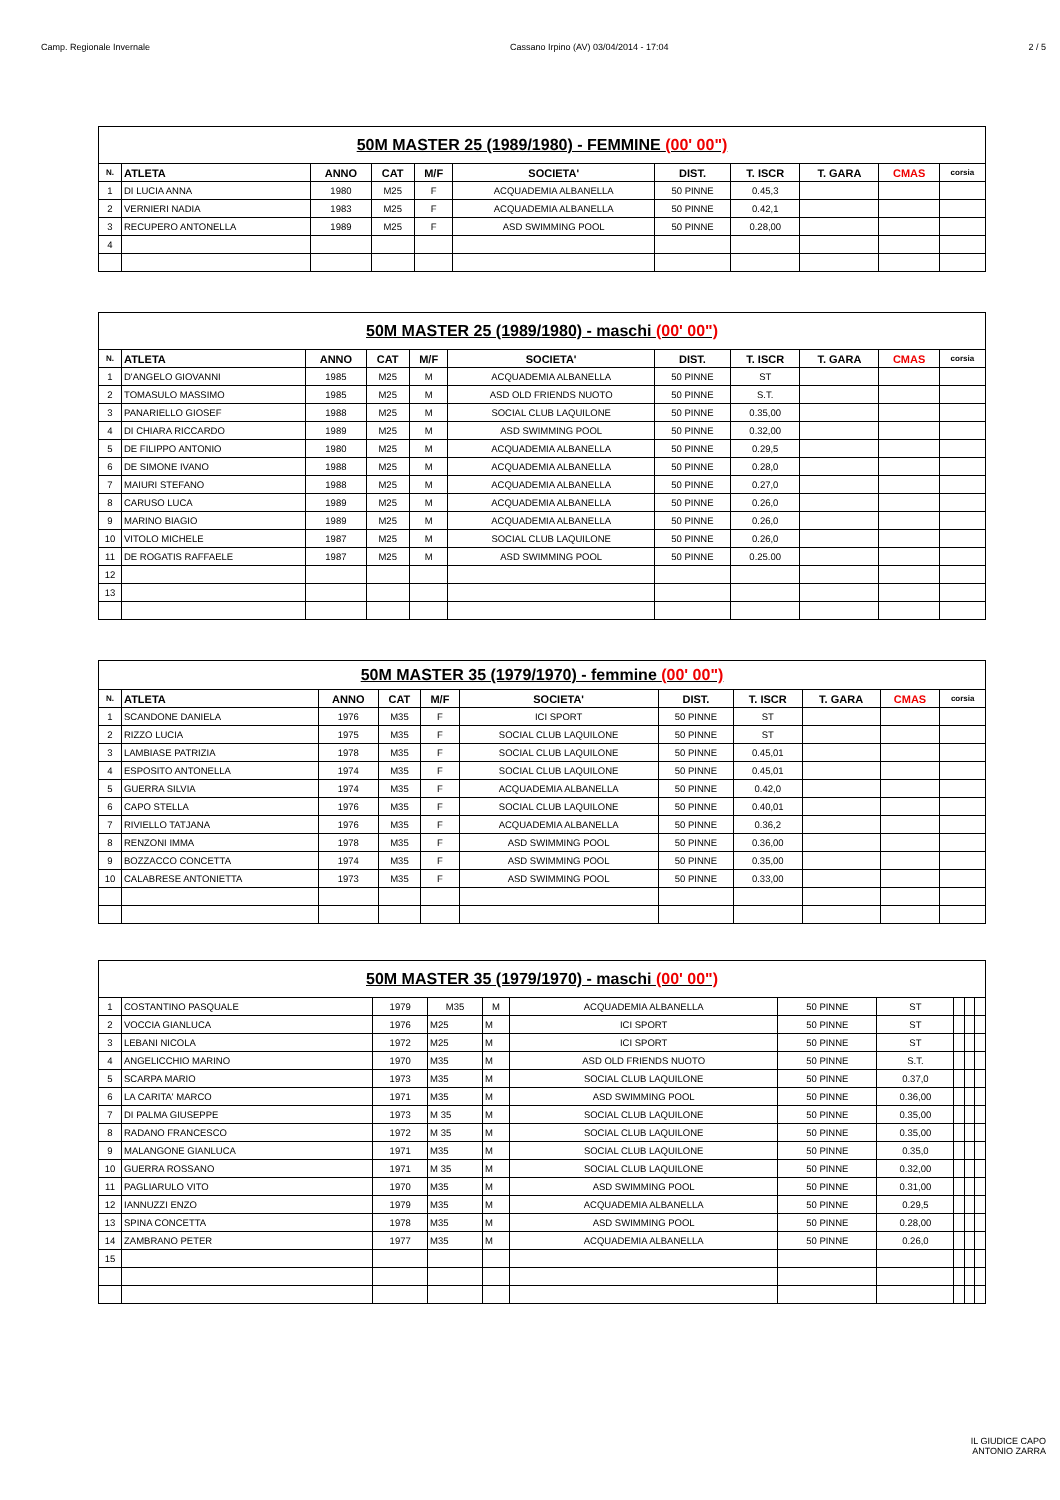Camp. Regionale Invernale Cassano Irpino (AV) 03/04/2014 - 17:04 2 / 5
| 50M MASTER 25 (1989/1980) - FEMMINE (00' 00") | | | | | | | | | | |
| N. | ATLETA | ANNO | CAT | M/F | SOCIETA' | DIST. | T. ISCR | T. GARA | CMAS | corsia |
| 1 | DI LUCIA ANNA | 1980 | M25 | F | ACQUADEMIA ALBANELLA | 50 PINNE | 0.45,3 | | | |
| 2 | VERNIERI NADIA | 1983 | M25 | F | ACQUADEMIA ALBANELLA | 50 PINNE | 0.42,1 | | | |
| 3 | RECUPERO ANTONELLA | 1989 | M25 | F | ASD SWIMMING POOL | 50 PINNE | 0.28,00 | | | |
| 4 | | | | | | | | | | |
| 50M MASTER 25 (1989/1980) - maschi (00' 00") | | | | | | | | | | |
| N. | ATLETA | ANNO | CAT | M/F | SOCIETA' | DIST. | T. ISCR | T. GARA | CMAS | corsia |
| 1 | D'ANGELO GIOVANNI | 1985 | M25 | M | ACQUADEMIA ALBANELLA | 50 PINNE | ST | | | |
| 2 | TOMASULO MASSIMO | 1985 | M25 | M | ASD OLD FRIENDS NUOTO | 50 PINNE | S.T. | | | |
| 3 | PANARIELLO GIOSEF | 1988 | M25 | M | SOCIAL CLUB LAQUILONE | 50 PINNE | 0.35,00 | | | |
| 4 | DI CHIARA RICCARDO | 1989 | M25 | M | ASD SWIMMING POOL | 50 PINNE | 0.32,00 | | | |
| 5 | DE FILIPPO ANTONIO | 1980 | M25 | M | ACQUADEMIA ALBANELLA | 50 PINNE | 0.29,5 | | | |
| 6 | DE SIMONE IVANO | 1988 | M25 | M | ACQUADEMIA ALBANELLA | 50 PINNE | 0.28,0 | | | |
| 7 | MAIURI STEFANO | 1988 | M25 | M | ACQUADEMIA ALBANELLA | 50 PINNE | 0.27,0 | | | |
| 8 | CARUSO LUCA | 1989 | M25 | M | ACQUADEMIA ALBANELLA | 50 PINNE | 0.26,0 | | | |
| 9 | MARINO BIAGIO | 1989 | M25 | M | ACQUADEMIA ALBANELLA | 50 PINNE | 0.26,0 | | | |
| 10 | VITOLO MICHELE | 1987 | M25 | M | SOCIAL CLUB LAQUILONE | 50 PINNE | 0.26,0 | | | |
| 11 | DE ROGATIS RAFFAELE | 1987 | M25 | M | ASD SWIMMING POOL | 50 PINNE | 0.25.00 | | | |
| 12 | | | | | | | | | | |
| 13 | | | | | | | | | | |
| 50M MASTER 35 (1979/1970) - femmine (00' 00") | | | | | | | | | | |
| N. | ATLETA | ANNO | CAT | M/F | SOCIETA' | DIST. | T. ISCR | T. GARA | CMAS | corsia |
| 1 | SCANDONE DANIELA | 1976 | M35 | F | ICI SPORT | 50 PINNE | ST | | | |
| 2 | RIZZO LUCIA | 1975 | M35 | F | SOCIAL CLUB LAQUILONE | 50 PINNE | ST | | | |
| 3 | LAMBIASE PATRIZIA | 1978 | M35 | F | SOCIAL CLUB LAQUILONE | 50 PINNE | 0.45,01 | | | |
| 4 | ESPOSITO ANTONELLA | 1974 | M35 | F | SOCIAL CLUB LAQUILONE | 50 PINNE | 0.45,01 | | | |
| 5 | GUERRA SILVIA | 1974 | M35 | F | ACQUADEMIA ALBANELLA | 50 PINNE | 0.42,0 | | | |
| 6 | CAPO STELLA | 1976 | M35 | F | SOCIAL CLUB LAQUILONE | 50 PINNE | 0.40,01 | | | |
| 7 | RIVIELLO TATJANA | 1976 | M35 | F | ACQUADEMIA ALBANELLA | 50 PINNE | 0.36,2 | | | |
| 8 | RENZONI IMMA | 1978 | M35 | F | ASD SWIMMING POOL | 50 PINNE | 0.36,00 | | | |
| 9 | BOZZACCO CONCETTA | 1974 | M35 | F | ASD SWIMMING POOL | 50 PINNE | 0.35,00 | | | |
| 10 | CALABRESE ANTONIETTA | 1973 | M35 | F | ASD SWIMMING POOL | 50 PINNE | 0.33,00 | | | |
| 50M MASTER 35 (1979/1970) - maschi (00' 00") | | | | | | | | | | |
| 1 | COSTANTINO PASQUALE | 1979 | M35 | M | ACQUADEMIA ALBANELLA | 50 PINNE | ST | | | |
| 2 | VOCCIA GIANLUCA | 1976 | M25 | M | ICI SPORT | 50 PINNE | ST | | | |
| 3 | LEBANI NICOLA | 1972 | M25 | M | ICI SPORT | 50 PINNE | ST | | | |
| 4 | ANGELICCHIO MARINO | 1970 | M35 | M | ASD OLD FRIENDS NUOTO | 50 PINNE | S.T. | | | |
| 5 | SCARPA MARIO | 1973 | M35 | M | SOCIAL CLUB LAQUILONE | 50 PINNE | 0.37,0 | | | |
| 6 | LA CARITA' MARCO | 1971 | M35 | M | ASD SWIMMING POOL | 50 PINNE | 0.36,00 | | | |
| 7 | DI PALMA GIUSEPPE | 1973 | M 35 | M | SOCIAL CLUB LAQUILONE | 50 PINNE | 0.35,00 | | | |
| 8 | RADANO FRANCESCO | 1972 | M 35 | M | SOCIAL CLUB LAQUILONE | 50 PINNE | 0.35,00 | | | |
| 9 | MALANGONE GIANLUCA | 1971 | M35 | M | SOCIAL CLUB LAQUILONE | 50 PINNE | 0.35,0 | | | |
| 10 | GUERRA ROSSANO | 1971 | M 35 | M | SOCIAL CLUB LAQUILONE | 50 PINNE | 0.32,00 | | | |
| 11 | PAGLIARULO VITO | 1970 | M35 | M | ASD SWIMMING POOL | 50 PINNE | 0.31,00 | | | |
| 12 | IANNUZZI ENZO | 1979 | M35 | M | ACQUADEMIA ALBANELLA | 50 PINNE | 0.29,5 | | | |
| 13 | SPINA CONCETTA | 1978 | M35 | M | ASD SWIMMING POOL | 50 PINNE | 0.28,00 | | | |
| 14 | ZAMBRANO PETER | 1977 | M35 | M | ACQUADEMIA ALBANELLA | 50 PINNE | 0.26,0 | | | |
| 15 | | | | | | | | | | |
IL GIUDICE CAPO
ANTONIO ZARRA